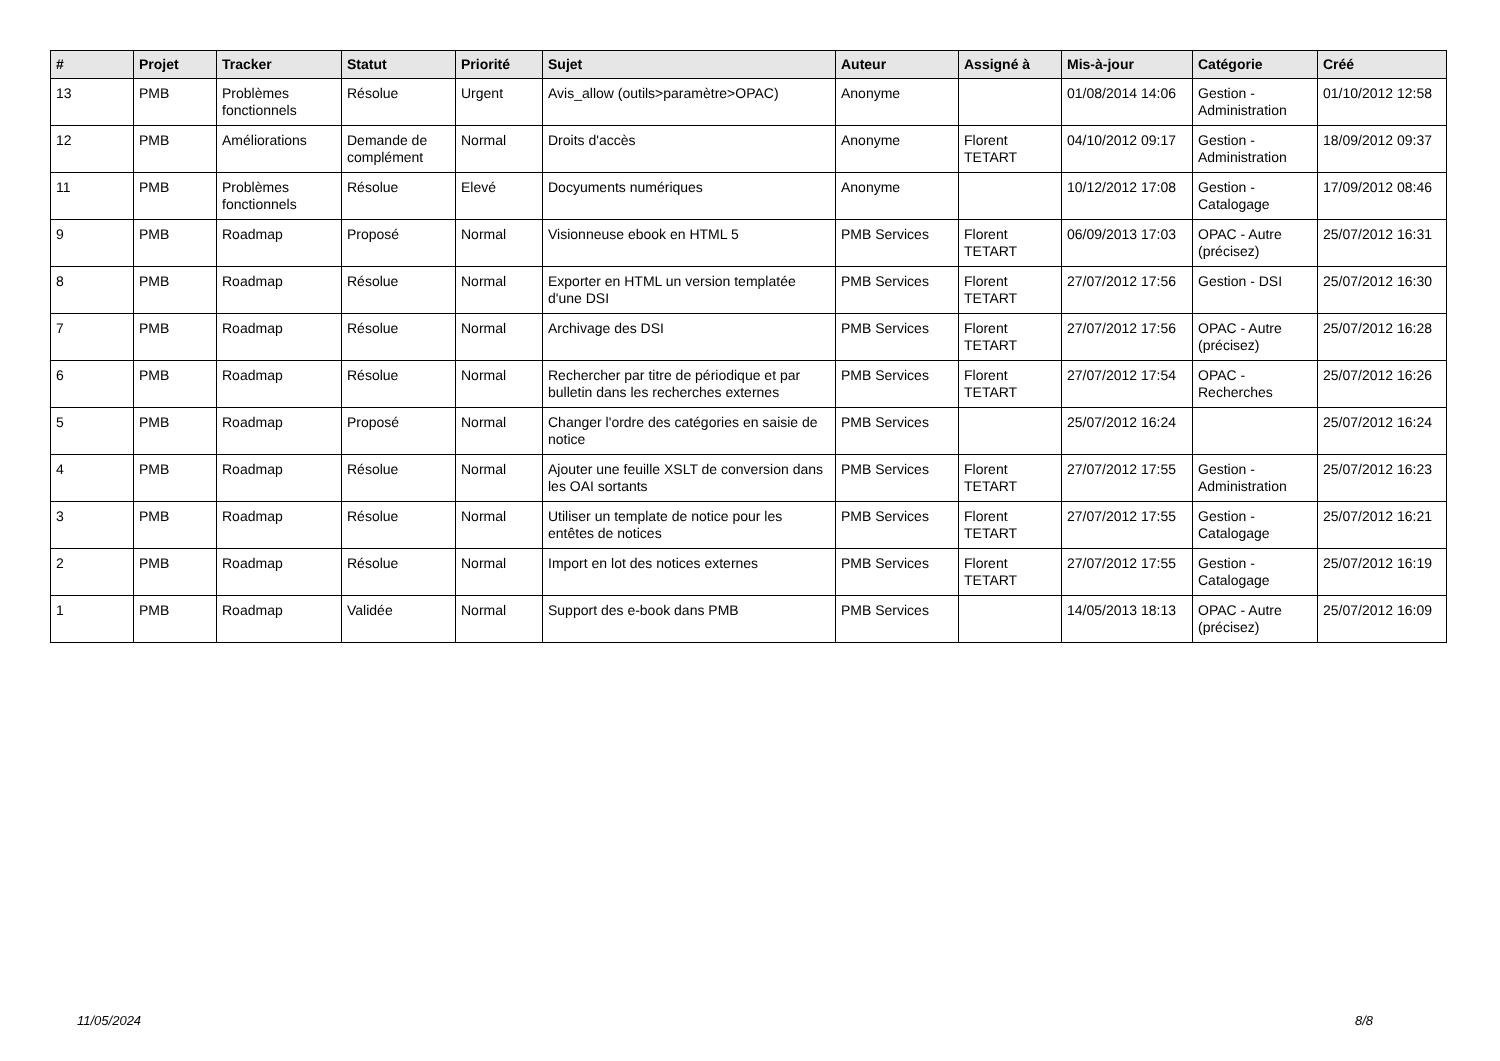| # | Projet | Tracker | Statut | Priorité | Sujet | Auteur | Assigné à | Mis-à-jour | Catégorie | Créé |
| --- | --- | --- | --- | --- | --- | --- | --- | --- | --- | --- |
| 13 | PMB | Problèmes fonctionnels | Résolue | Urgent | Avis_allow (outils>paramètre>OPAC) | Anonyme | | 01/08/2014 14:06 | Gestion - Administration | 01/10/2012 12:58 |
| 12 | PMB | Améliorations | Demande de complément | Normal | Droits d'accès | Anonyme | Florent TETART | 04/10/2012 09:17 | Gestion - Administration | 18/09/2012 09:37 |
| 11 | PMB | Problèmes fonctionnels | Résolue | Elevé | Docyuments numériques | Anonyme | | 10/12/2012 17:08 | Gestion - Catalogage | 17/09/2012 08:46 |
| 9 | PMB | Roadmap | Proposé | Normal | Visionneuse ebook en HTML 5 | PMB Services | Florent TETART | 06/09/2013 17:03 | OPAC - Autre (précisez) | 25/07/2012 16:31 |
| 8 | PMB | Roadmap | Résolue | Normal | Exporter en HTML un version templatée d'une DSI | PMB Services | Florent TETART | 27/07/2012 17:56 | Gestion - DSI | 25/07/2012 16:30 |
| 7 | PMB | Roadmap | Résolue | Normal | Archivage des DSI | PMB Services | Florent TETART | 27/07/2012 17:56 | OPAC - Autre (précisez) | 25/07/2012 16:28 |
| 6 | PMB | Roadmap | Résolue | Normal | Rechercher par titre de périodique et par bulletin dans les recherches externes | PMB Services | Florent TETART | 27/07/2012 17:54 | OPAC - Recherches | 25/07/2012 16:26 |
| 5 | PMB | Roadmap | Proposé | Normal | Changer l'ordre des catégories en saisie de notice | PMB Services | | 25/07/2012 16:24 | | 25/07/2012 16:24 |
| 4 | PMB | Roadmap | Résolue | Normal | Ajouter une feuille XSLT de conversion dans les OAI sortants | PMB Services | Florent TETART | 27/07/2012 17:55 | Gestion - Administration | 25/07/2012 16:23 |
| 3 | PMB | Roadmap | Résolue | Normal | Utiliser un template de notice pour les entêtes de notices | PMB Services | Florent TETART | 27/07/2012 17:55 | Gestion - Catalogage | 25/07/2012 16:21 |
| 2 | PMB | Roadmap | Résolue | Normal | Import en lot des notices externes | PMB Services | Florent TETART | 27/07/2012 17:55 | Gestion - Catalogage | 25/07/2012 16:19 |
| 1 | PMB | Roadmap | Validée | Normal | Support des e-book dans PMB | PMB Services | | 14/05/2013 18:13 | OPAC - Autre (précisez) | 25/07/2012 16:09 |
11/05/2024 8/8